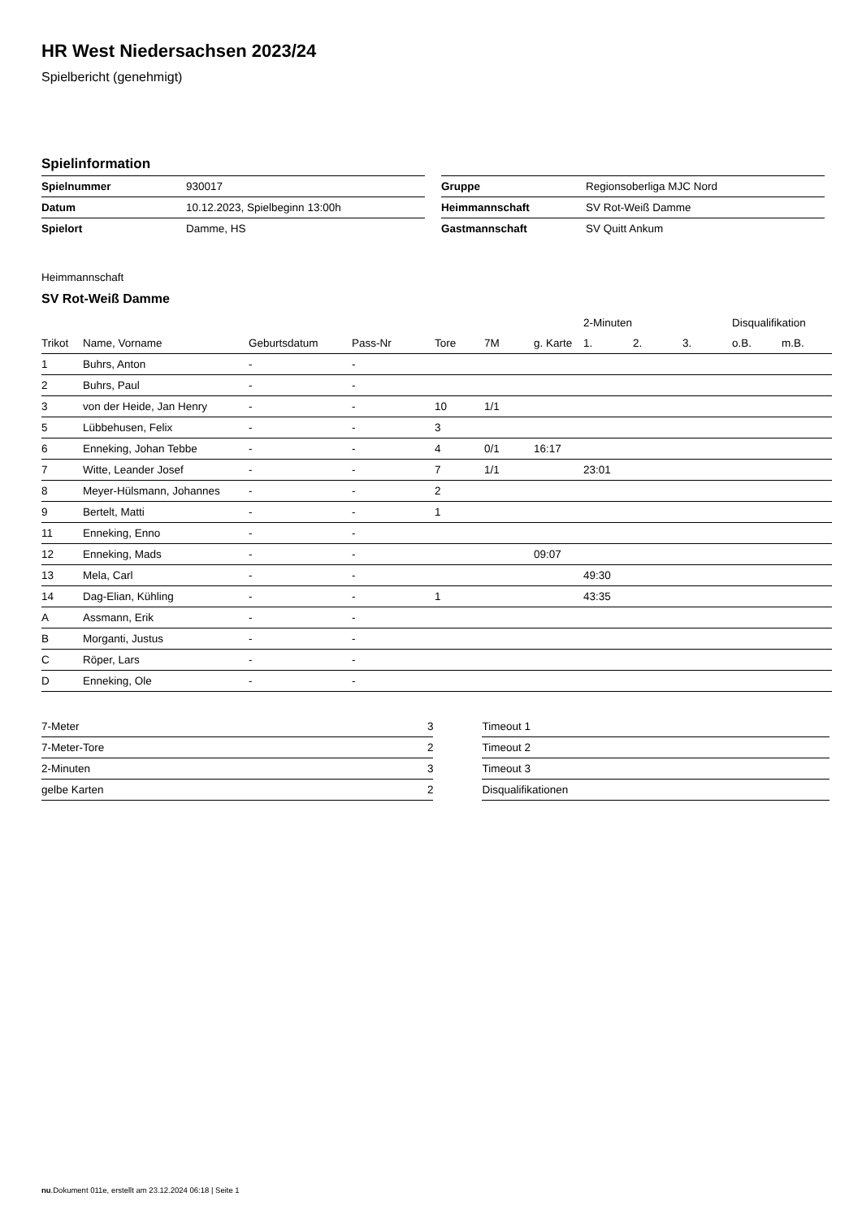HR West Niedersachsen 2023/24
Spielbericht (genehmigt)
Spielinformation
| Spielnummer | 930017 |
| Datum | 10.12.2023, Spielbeginn 13:00h |
| Spielort | Damme, HS |
| Gruppe | Regionsoberliga MJC Nord |
| Heimmannschaft | SV Rot-Weiß Damme |
| Gastmannschaft | SV Quitt Ankum |
Heimmannschaft
SV Rot-Weiß Damme
| | | | | | | | 2-Minuten | | | Disqualifikation | |
| --- | --- | --- | --- | --- | --- | --- | --- | --- | --- | --- | --- |
| Trikot | Name, Vorname | Geburtsdatum | Pass-Nr | Tore | 7M | g. Karte | 1. | 2. | 3. | o.B. | m.B. |
| 1 | Buhrs, Anton | - | - | | | | | | | | |
| 2 | Buhrs, Paul | - | - | | | | | | | | |
| 3 | von der Heide, Jan Henry | - | - | 10 | 1/1 | | | | | | |
| 5 | Lübbehusen, Felix | - | - | 3 | | | | | | | |
| 6 | Enneking, Johan Tebbe | - | - | 4 | 0/1 | 16:17 | | | | | |
| 7 | Witte, Leander Josef | - | - | 7 | 1/1 | | 23:01 | | | | |
| 8 | Meyer-Hülsmann, Johannes | - | - | 2 | | | | | | | |
| 9 | Bertelt, Matti | - | - | 1 | | | | | | | |
| 11 | Enneking, Enno | - | - | | | | | | | | |
| 12 | Enneking, Mads | - | - | | | 09:07 | | | | | |
| 13 | Mela, Carl | - | - | | | | 49:30 | | | | |
| 14 | Dag-Elian, Kühling | - | - | 1 | | | 43:35 | | | | |
| A | Assmann, Erik | - | - | | | | | | | | |
| B | Morganti, Justus | - | - | | | | | | | | |
| C | Röper, Lars | - | - | | | | | | | | |
| D | Enneking, Ole | - | - | | | | | | | | |
| 7-Meter | 3 |
| 7-Meter-Tore | 2 |
| 2-Minuten | 3 |
| gelbe Karten | 2 |
| Timeout 1 |
| Timeout 2 |
| Timeout 3 |
| Disqualifikationen |
nu.Dokument 011e, erstellt am 23.12.2024 06:18 | Seite 1